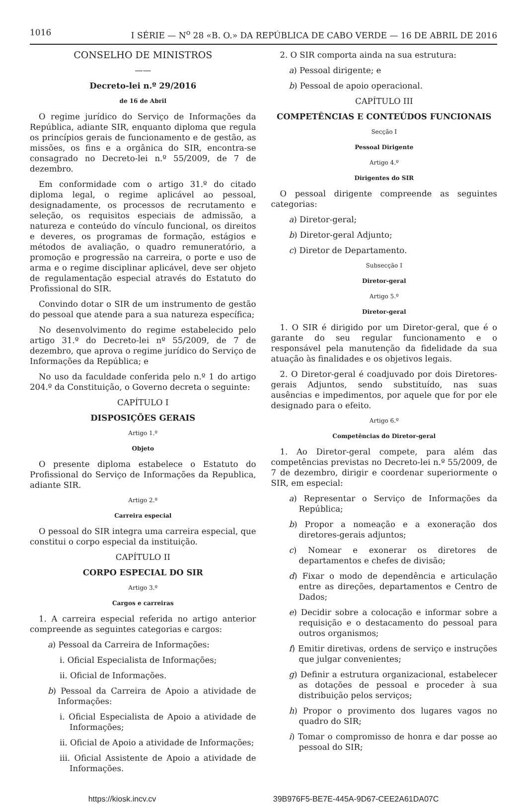1016 I SÉRIE — N<sup>o</sup> 28 «B. O.» DA REPÚBLICA DE CABO VERDE — 16 DE ABRIL DE 2016
CONSELHO DE MINISTROS
——
Decreto-lei n.º 29/2016
de 16 de Abril
O regime jurídico do Serviço de Informações da República, adiante SIR, enquanto diploma que regula os princípios gerais de funcionamento e de gestão, as missões, os fins e a orgânica do SIR, encontra-se consagrado no Decreto-lei n.º 55/2009, de 7 de dezembro.
Em conformidade com o artigo 31.º do citado diploma legal, o regime aplicável ao pessoal, designadamente, os processos de recrutamento e seleção, os requisitos especiais de admissão, a natureza e conteúdo do vínculo funcional, os direitos e deveres, os programas de formação, estágios e métodos de avaliação, o quadro remuneratório, a promoção e progressão na carreira, o porte e uso de arma e o regime disciplinar aplicável, deve ser objeto de regulamentação especial através do Estatuto do Profissional do SIR.
Convindo dotar o SIR de um instrumento de gestão do pessoal que atende para a sua natureza específica;
No desenvolvimento do regime estabelecido pelo artigo 31.º do Decreto-lei nº 55/2009, de 7 de dezembro, que aprova o regime jurídico do Serviço de Informações da República; e
No uso da faculdade conferida pelo n.º 1 do artigo 204.º da Constituição, o Governo decreta o seguinte:
CAPÍTULO I
DISPOSIÇÕES GERAIS
Artigo 1.º
Objeto
O presente diploma estabelece o Estatuto do Profissional do Serviço de Informações da Republica, adiante SIR.
Artigo 2.º
Carreira especial
O pessoal do SIR integra uma carreira especial, que constitui o corpo especial da instituição.
CAPÍTULO II
CORPO ESPECIAL DO SIR
Artigo 3.º
Cargos e carreiras
1. A carreira especial referida no artigo anterior compreende as seguintes categorias e cargos:
a) Pessoal da Carreira de Informações:
i. Oficial Especialista de Informações;
ii. Oficial de Informações.
b) Pessoal da Carreira de Apoio a atividade de Informações:
i. Oficial Especialista de Apoio a atividade de Informações;
ii. Oficial de Apoio a atividade de Informações;
iii. Oficial Assistente de Apoio a atividade de Informações.
2. O SIR comporta ainda na sua estrutura:
a) Pessoal dirigente; e
b) Pessoal de apoio operacional.
CAPÍTULO III
COMPETÊNCIAS E CONTEÚDOS FUNCIONAIS
Secção I
Pessoal Dirigente
Artigo 4.º
Dirigentes do SIR
O pessoal dirigente compreende as seguintes categorias:
a) Diretor-geral;
b) Diretor-geral Adjunto;
c) Diretor de Departamento.
Subsecção I
Diretor-geral
Artigo 5.º
Diretor-geral
1. O SIR é dirigido por um Diretor-geral, que é o garante do seu regular funcionamento e o responsável pela manutenção da fidelidade da sua atuação às finalidades e os objetivos legais.
2. O Diretor-geral é coadjuvado por dois Diretores-gerais Adjuntos, sendo substituído, nas suas ausências e impedimentos, por aquele que for por ele designado para o efeito.
Artigo 6.º
Competências do Diretor-geral
1. Ao Diretor-geral compete, para além das competências previstas no Decreto-lei n.º 55/2009, de 7 de dezembro, dirigir e coordenar superiormente o SIR, em especial:
a) Representar o Serviço de Informações da República;
b) Propor a nomeação e a exoneração dos diretores-gerais adjuntos;
c) Nomear e exonerar os diretores de departamentos e chefes de divisão;
d) Fixar o modo de dependência e articulação entre as direções, departamentos e Centro de Dados;
e) Decidir sobre a colocação e informar sobre a requisição e o destacamento do pessoal para outros organismos;
f) Emitir diretivas, ordens de serviço e instruções que julgar convenientes;
g) Definir a estrutura organizacional, estabelecer as dotações de pessoal e proceder à sua distribuição pelos serviços;
h) Propor o provimento dos lugares vagos no quadro do SIR;
i) Tomar o compromisso de honra e dar posse ao pessoal do SIR;
https://kiosk.incv.cv 39B976F5-BE7E-445A-9D67-CEE2A61DA07C